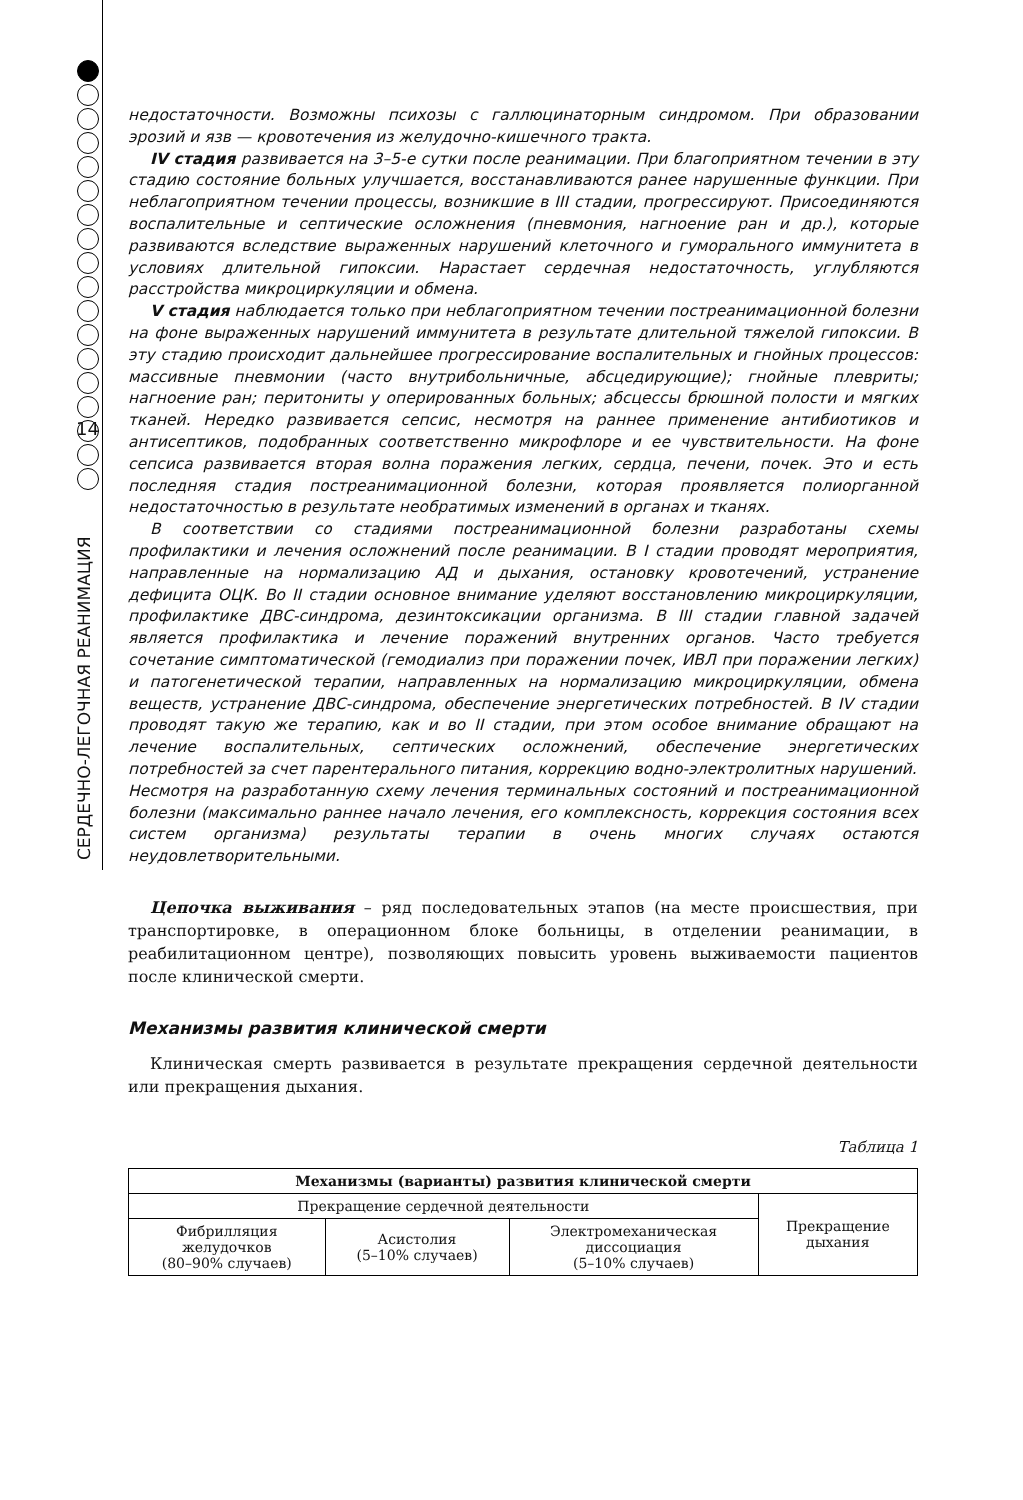14
СЕРДЕЧНО-ЛЕГОЧНАЯ РЕАНИМАЦИЯ
недостаточности. Возможны психозы с галлюцинаторным синдромом. При образовании эрозий и язв — кровотечения из желудочно-кишечного тракта.
IV стадия развивается на 3–5-е сутки после реанимации. При благоприятном течении в эту стадию состояние больных улучшается, восстанавливаются ранее нарушенные функции. При неблагоприятном течении процессы, возникшие в III стадии, прогрессируют. Присоединяются воспалительные и септические осложнения (пневмония, нагноение ран и др.), которые развиваются вследствие выраженных нарушений клеточного и гуморального иммунитета в условиях длительной гипоксии. Нарастает сердечная недостаточность, углубляются расстройства микроциркуляции и обмена.
V стадия наблюдается только при неблагоприятном течении постреанимационной болезни на фоне выраженных нарушений иммунитета в результате длительной тяжелой гипоксии. В эту стадию происходит дальнейшее прогрессирование воспалительных и гнойных процессов: массивные пневмонии (часто внутрибольничные, абсцедирующие); гнойные плевриты; нагноение ран; перитониты у оперированных больных; абсцессы брюшной полости и мягких тканей. Нередко развивается сепсис, несмотря на раннее применение антибиотиков и антисептиков, подобранных соответственно микрофлоре и ее чувствительности. На фоне сепсиса развивается вторая волна поражения легких, сердца, печени, почек. Это и есть последняя стадия постреанимационной болезни, которая проявляется полиорганной недостаточностью в результате необратимых изменений в органах и тканях.
В соответствии со стадиями постреанимационной болезни разработаны схемы профилактики и лечения осложнений после реанимации. В I стадии проводят мероприятия, направленные на нормализацию АД и дыхания, остановку кровотечений, устранение дефицита ОЦК. Во II стадии основное внимание уделяют восстановлению микроциркуляции, профилактике ДВС-синдрома, дезинтоксикации организма. В III стадии главной задачей является профилактика и лечение поражений внутренних органов. Часто требуется сочетание симптоматической (гемодиализ при поражении почек, ИВЛ при поражении легких) и патогенетической терапии, направленных на нормализацию микроциркуляции, обмена веществ, устранение ДВС-синдрома, обеспечение энергетических потребностей. В IV стадии проводят такую же терапию, как и во II стадии, при этом особое внимание обращают на лечение воспалительных, септических осложнений, обеспечение энергетических потребностей за счет парентерального питания, коррекцию водно-электролитных нарушений.
Несмотря на разработанную схему лечения терминальных состояний и постреанимационной болезни (максимально раннее начало лечения, его комплексность, коррекция состояния всех систем организма) результаты терапии в очень многих случаях остаются неудовлетворительными.
Цепочка выживания – ряд последовательных этапов (на месте происшествия, при транспортировке, в операционном блоке больницы, в отделении реанимации, в реабилитационном центре), позволяющих повысить уровень выживаемости пациентов после клинической смерти.
Механизмы развития клинической смерти
Клиническая смерть развивается в результате прекращения сердечной деятельности или прекращения дыхания.
Таблица 1
| Механизмы (варианты) развития клинической смерти | | | |
| --- | --- | --- | --- |
| Прекращение сердечной деятельности | | | Прекращение дыхания |
| Фибрилляция желудочков (80–90% случаев) | Асистолия (5–10% случаев) | Электромеханическая диссоциация (5–10% случаев) | |